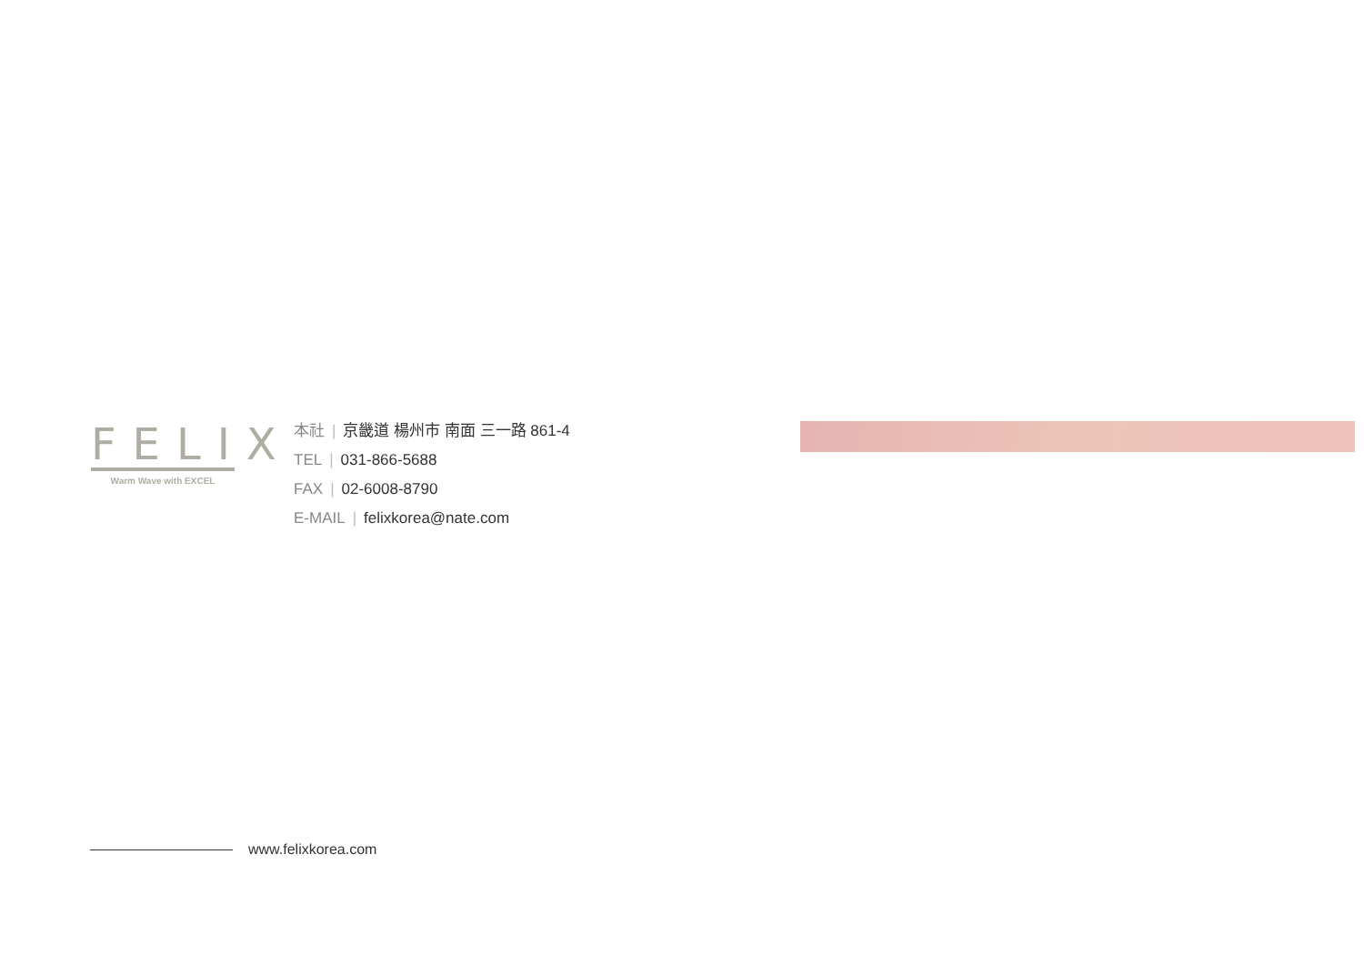FELIX
Warm Wave with EXCEL
本社 | 京畿道 楊州市 南面 三一路 861-4
TEL | 031-866-5688
FAX | 02-6008-8790
E-MAIL | felixkorea@nate.com
www.felixkorea.com